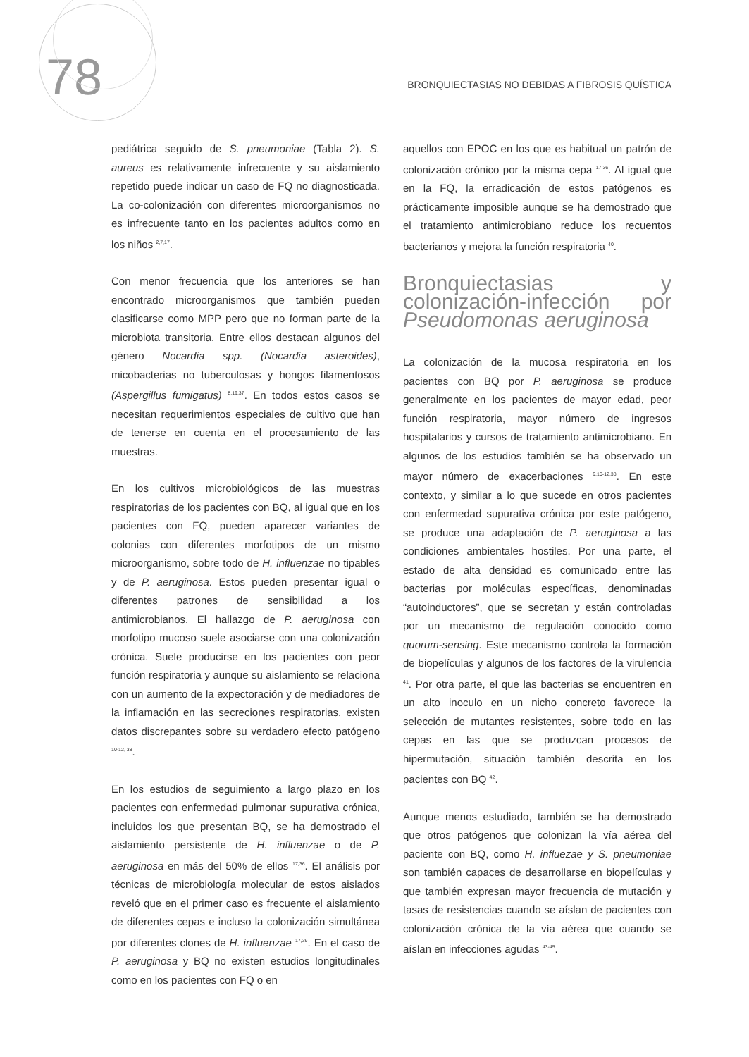78
BRONQUIECTASIAS NO DEBIDAS A FIBROSIS QUÍSTICA
pediátrica seguido de S. pneumoniae (Tabla 2). S. aureus es relativamente infrecuente y su aislamiento repetido puede indicar un caso de FQ no diagnosticada. La co-colonización con diferentes microorganismos no es infrecuente tanto en los pacientes adultos como en los niños <sup>2,7,17</sup>.
Con menor frecuencia que los anteriores se han encontrado microorganismos que también pueden clasificarse como MPP pero que no forman parte de la microbiota transitoria. Entre ellos destacan algunos del género Nocardia spp. (Nocardia asteroides), micobacterias no tuberculosas y hongos filamentosos (Aspergillus fumigatus) <sup>8,19,37</sup>. En todos estos casos se necesitan requerimientos especiales de cultivo que han de tenerse en cuenta en el procesamiento de las muestras.
En los cultivos microbiológicos de las muestras respiratorias de los pacientes con BQ, al igual que en los pacientes con FQ, pueden aparecer variantes de colonias con diferentes morfotipos de un mismo microorganismo, sobre todo de H. influenzae no tipables y de P. aeruginosa. Estos pueden presentar igual o diferentes patrones de sensibilidad a los antimicrobianos. El hallazgo de P. aeruginosa con morfotipo mucoso suele asociarse con una colonización crónica. Suele producirse en los pacientes con peor función respiratoria y aunque su aislamiento se relaciona con un aumento de la expectoración y de mediadores de la inflamación en las secreciones respiratorias, existen datos discrepantes sobre su verdadero efecto patógeno <sup>10-12, 38</sup>.
En los estudios de seguimiento a largo plazo en los pacientes con enfermedad pulmonar supurativa crónica, incluidos los que presentan BQ, se ha demostrado el aislamiento persistente de H. influenzae o de P. aeruginosa en más del 50% de ellos <sup>17,36</sup>. El análisis por técnicas de microbiología molecular de estos aislados reveló que en el primer caso es frecuente el aislamiento de diferentes cepas e incluso la colonización simultánea por diferentes clones de H. influenzae <sup>17,39</sup>. En el caso de P. aeruginosa y BQ no existen estudios longitudinales como en los pacientes con FQ o en
aquellos con EPOC en los que es habitual un patrón de colonización crónico por la misma cepa <sup>17,36</sup>. Al igual que en la FQ, la erradicación de estos patógenos es prácticamente imposible aunque se ha demostrado que el tratamiento antimicrobiano reduce los recuentos bacterianos y mejora la función respiratoria <sup>40</sup>.
Bronquiectasias y colonización-infección por Pseudomonas aeruginosa
La colonización de la mucosa respiratoria en los pacientes con BQ por P. aeruginosa se produce generalmente en los pacientes de mayor edad, peor función respiratoria, mayor número de ingresos hospitalarios y cursos de tratamiento antimicrobiano. En algunos de los estudios también se ha observado un mayor número de exacerbaciones <sup>9,10-12,38</sup>. En este contexto, y similar a lo que sucede en otros pacientes con enfermedad supurativa crónica por este patógeno, se produce una adaptación de P. aeruginosa a las condiciones ambientales hostiles. Por una parte, el estado de alta densidad es comunicado entre las bacterias por moléculas específicas, denominadas “autoinductores”, que se secretan y están controladas por un mecanismo de regulación conocido como quorum-sensing. Este mecanismo controla la formación de biopelículas y algunos de los factores de la virulencia <sup>41</sup>. Por otra parte, el que las bacterias se encuentren en un alto inoculo en un nicho concreto favorece la selección de mutantes resistentes, sobre todo en las cepas en las que se produzcan procesos de hipermutación, situación también descrita en los pacientes con BQ <sup>42</sup>.
Aunque menos estudiado, también se ha demostrado que otros patógenos que colonizan la vía aérea del paciente con BQ, como H. influezae y S. pneumoniae son también capaces de desarrollarse en biopelículas y que también expresan mayor frecuencia de mutación y tasas de resistencias cuando se aíslan de pacientes con colonización crónica de la vía aérea que cuando se aíslan en infecciones agudas <sup>43-45</sup>.